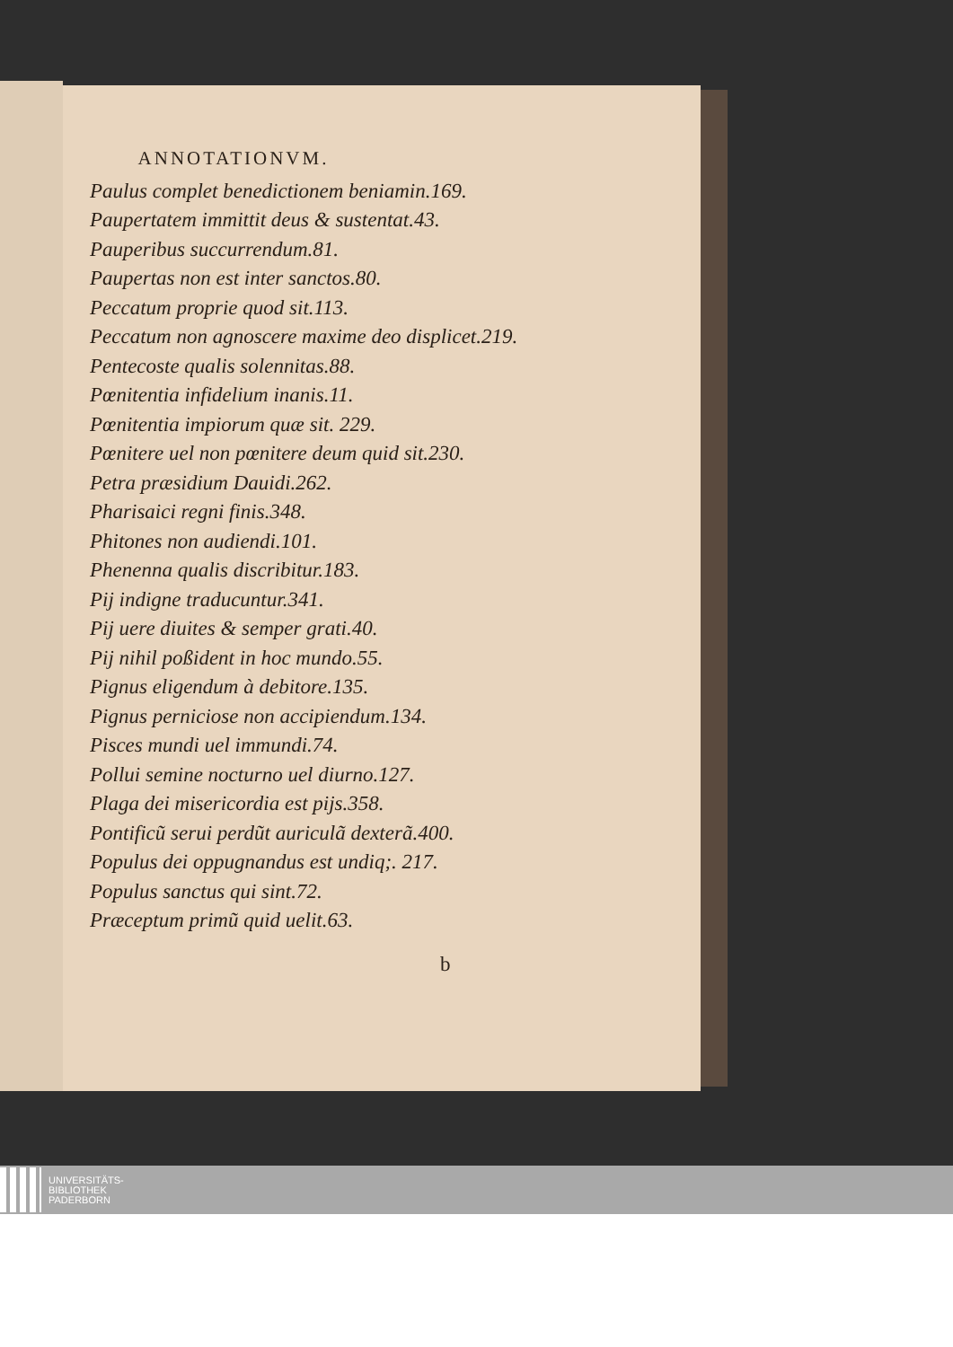ANNOTATIONVM.
Paulus complet benedictionem beniamin.169.
Paupertatem immittit deus & sustentat.43.
Pauperibus succurrendum.81.
Paupertas non est inter sanctos.80.
Peccatum proprie quod sit.113.
Peccatum non agnoscere maxime deo displicet.219.
Pentecoste qualis solennitas.88.
Pœnitentia infidelium inanis.11.
Pœnitentia impiorum quæ sit. 229.
Pœnitere uel non pœnitere deum quid sit.230.
Petra præsidium Dauidi.262.
Pharisaici regni finis.348.
Phitones non audiendi.101.
Phenenna qualis discribitur.183.
Pij indigne traducuntur.341.
Pij uere diuites & semper grati.40.
Pij nihil poßident in hoc mundo.55.
Pignus eligendum à debitore.135.
Pignus perniciose non accipiendum.134.
Pisces mundi uel immundi.74.
Pollui semine nocturno uel diurno.127.
Plaga dei misericordia est pijs.358.
Pontificũ serui perdũt auriculã dexterã.400.
Populus dei oppugnandus est undiq;. 217.
Populus sanctus qui sint.72.
Præceptum primũ quid uelit.63.
b
UNIVERSITÄTS-
BIBLIOTHEK
PADERBORN